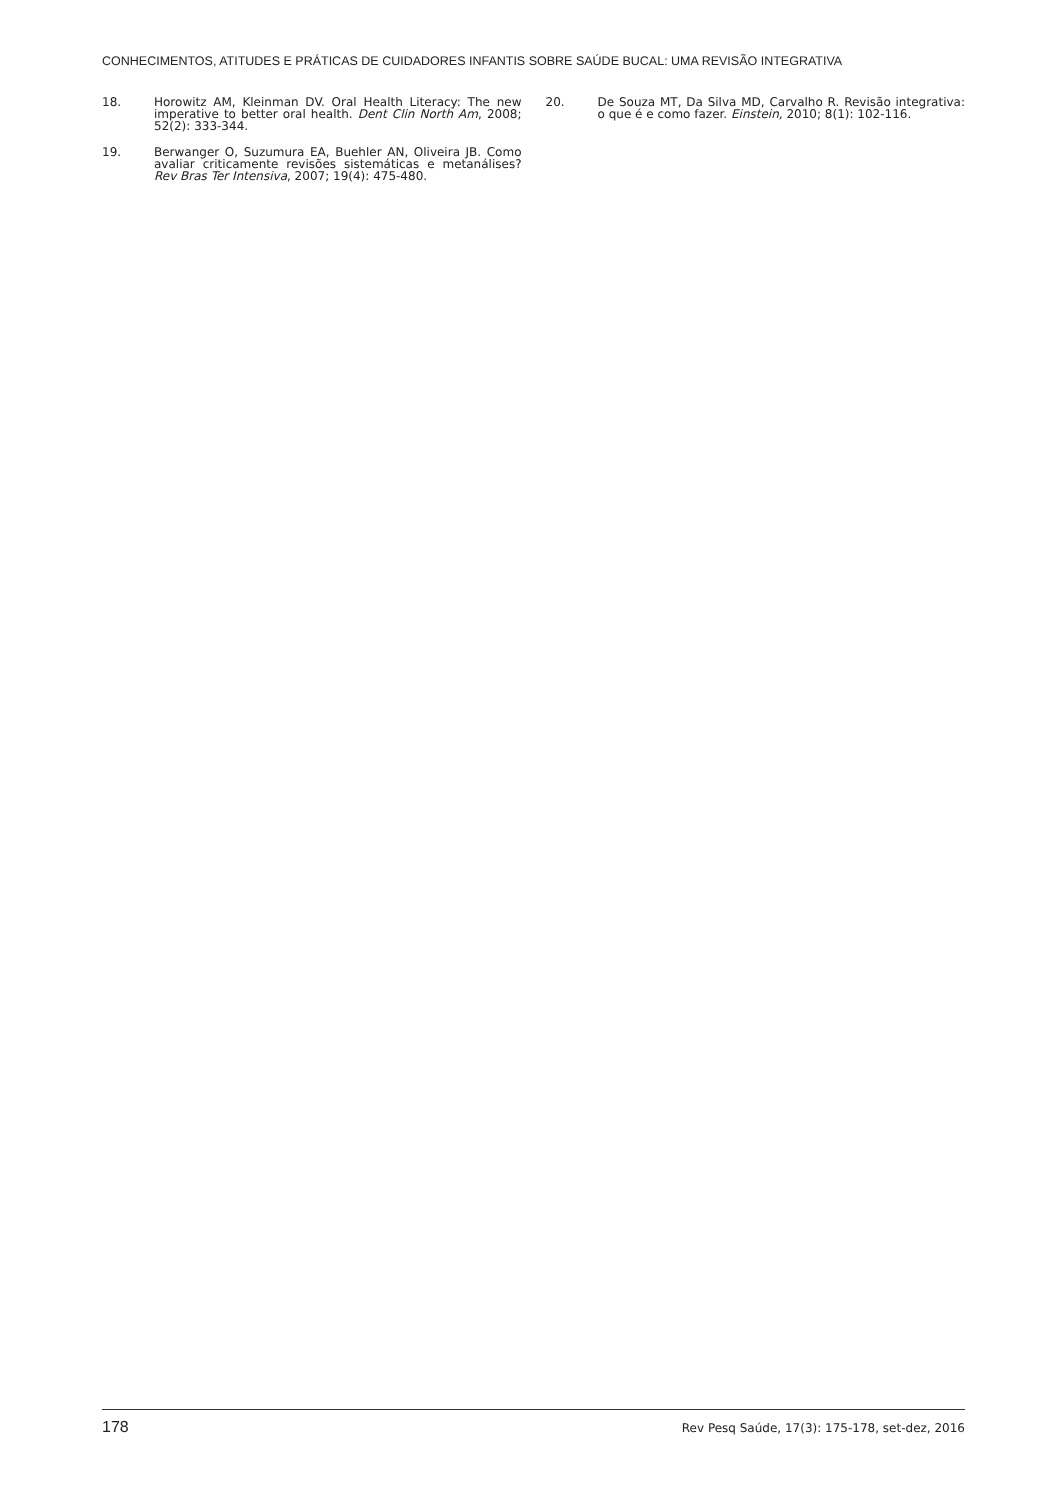CONHECIMENTOS, ATITUDES E PRÁTICAS DE CUIDADORES INFANTIS SOBRE SAÚDE BUCAL: UMA REVISÃO INTEGRATIVA
18. Horowitz AM, Kleinman DV. Oral Health Literacy: The new imperative to better oral health. Dent Clin North Am, 2008; 52(2): 333-344.
19. Berwanger O, Suzumura EA, Buehler AN, Oliveira JB. Como avaliar criticamente revisões sistemáticas e metanálises? Rev Bras Ter Intensiva, 2007; 19(4): 475-480.
20. De Souza MT, Da Silva MD, Carvalho R. Revisão integrativa: o que é e como fazer. Einstein, 2010; 8(1): 102-116.
178 Rev Pesq Saúde, 17(3): 175-178, set-dez, 2016